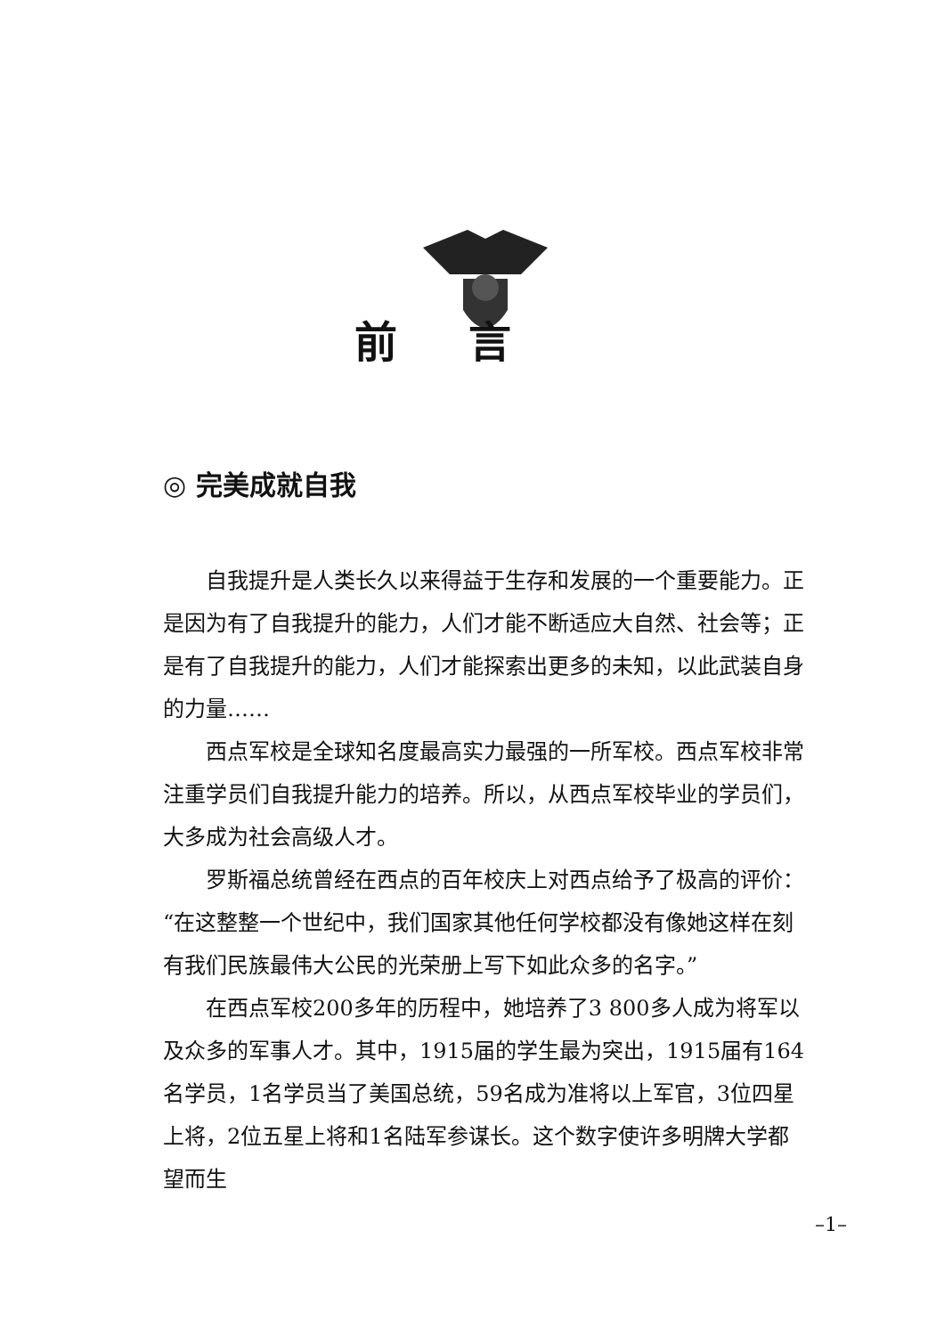前言
◎ 完美成就自我
自我提升是人类长久以来得益于生存和发展的一个重要能力。正是因为有了自我提升的能力，人们才能不断适应大自然、社会等；正是有了自我提升的能力，人们才能探索出更多的未知，以此武装自身的力量……
西点军校是全球知名度最高实力最强的一所军校。西点军校非常注重学员们自我提升能力的培养。所以，从西点军校毕业的学员们，大多成为社会高级人才。
罗斯福总统曾经在西点的百年校庆上对西点给予了极高的评价：“在这整整一个世纪中，我们国家其他任何学校都没有像她这样在刻有我们民族最伟大公民的光荣册上写下如此众多的名字。”
在西点军校200多年的历程中，她培养了3 800多人成为将军以及众多的军事人才。其中，1915届的学生最为突出，1915届有164名学员，1名学员当了美国总统，59名成为准将以上军官，3位四星上将，2位五星上将和1名陆军参谋长。这个数字使许多明牌大学都望而生
–1–